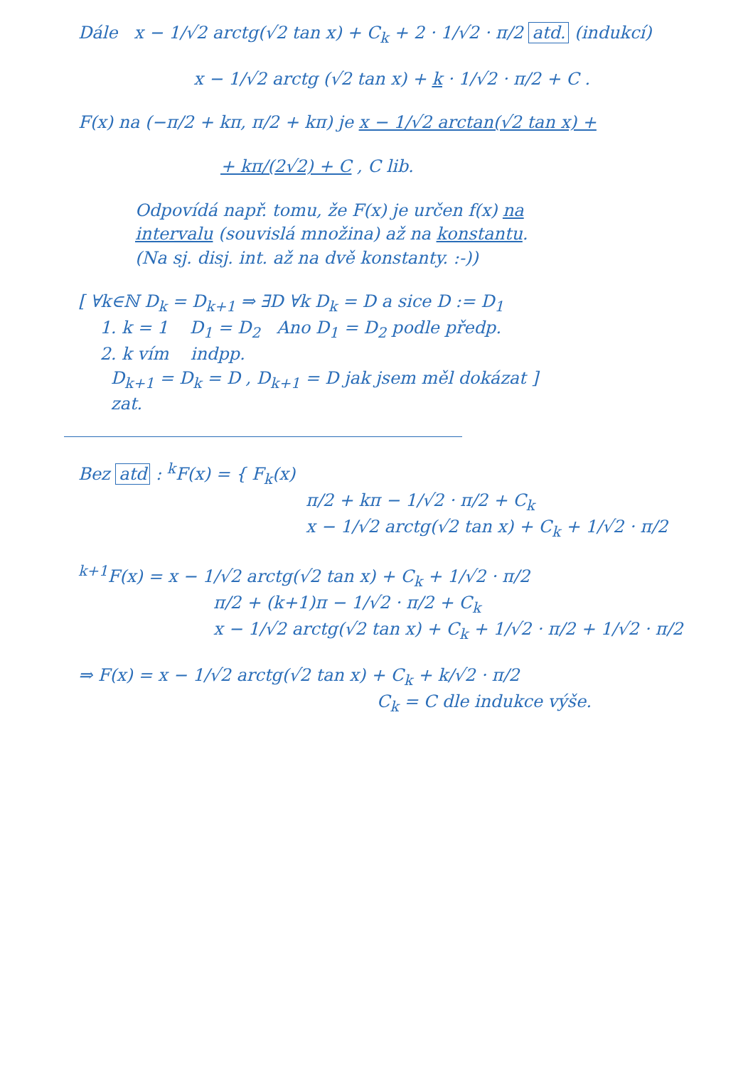Dále x − 1/√2 arctg(√2 tan x) + C<sub>k</sub> + 2 · 1/√2 · π/2 atd. (indukcí)
x − 1/√2 arctg (√2 tan x) + k · 1/√2 · π/2 + C .
F(x) na (−π/2 + kπ, π/2 + kπ) je x − 1/√2 arctan(√2 tan x) +
+ kπ/(2√2) + C , C lib.
Odpovídá např. tomu, že F(x) je určen f(x) na
intervalu (souvislá množina) až na konstantu.
(Na sj. disj. int. až na dvě konstanty. :-))
[ ∀k∈ℕ D<sub>k</sub> = D<sub>k+1</sub> ⇒ ∃D ∀k D<sub>k</sub> = D a sice D := D<sub>1</sub>
1. k = 1 D<sub>1</sub> = D<sub>2</sub> Ano D<sub>1</sub> = D<sub>2</sub> podle předp.
2. k vím indpp.
D<sub>k+1</sub> = D<sub>k</sub> = D , D<sub>k+1</sub> = D jak jsem měl dokázat ]
zat.
Bez atd : <sup>k</sup>F(x) = { F<sub>k</sub>(x)
π/2 + kπ − 1/√2 · π/2 + C<sub>k</sub>
x − 1/√2 arctg(√2 tan x) + C<sub>k</sub> + 1/√2 · π/2
<sup>k+1</sup>F(x) = x − 1/√2 arctg(√2 tan x) + C<sub>k</sub> + 1/√2 · π/2
π/2 + (k+1)π − 1/√2 · π/2 + C<sub>k</sub>
x − 1/√2 arctg(√2 tan x) + C<sub>k</sub> + 1/√2 · π/2 + 1/√2 · π/2
⇒ F(x) = x − 1/√2 arctg(√2 tan x) + C<sub>k</sub> + k/√2 · π/2
C<sub>k</sub> = C dle indukce výše.